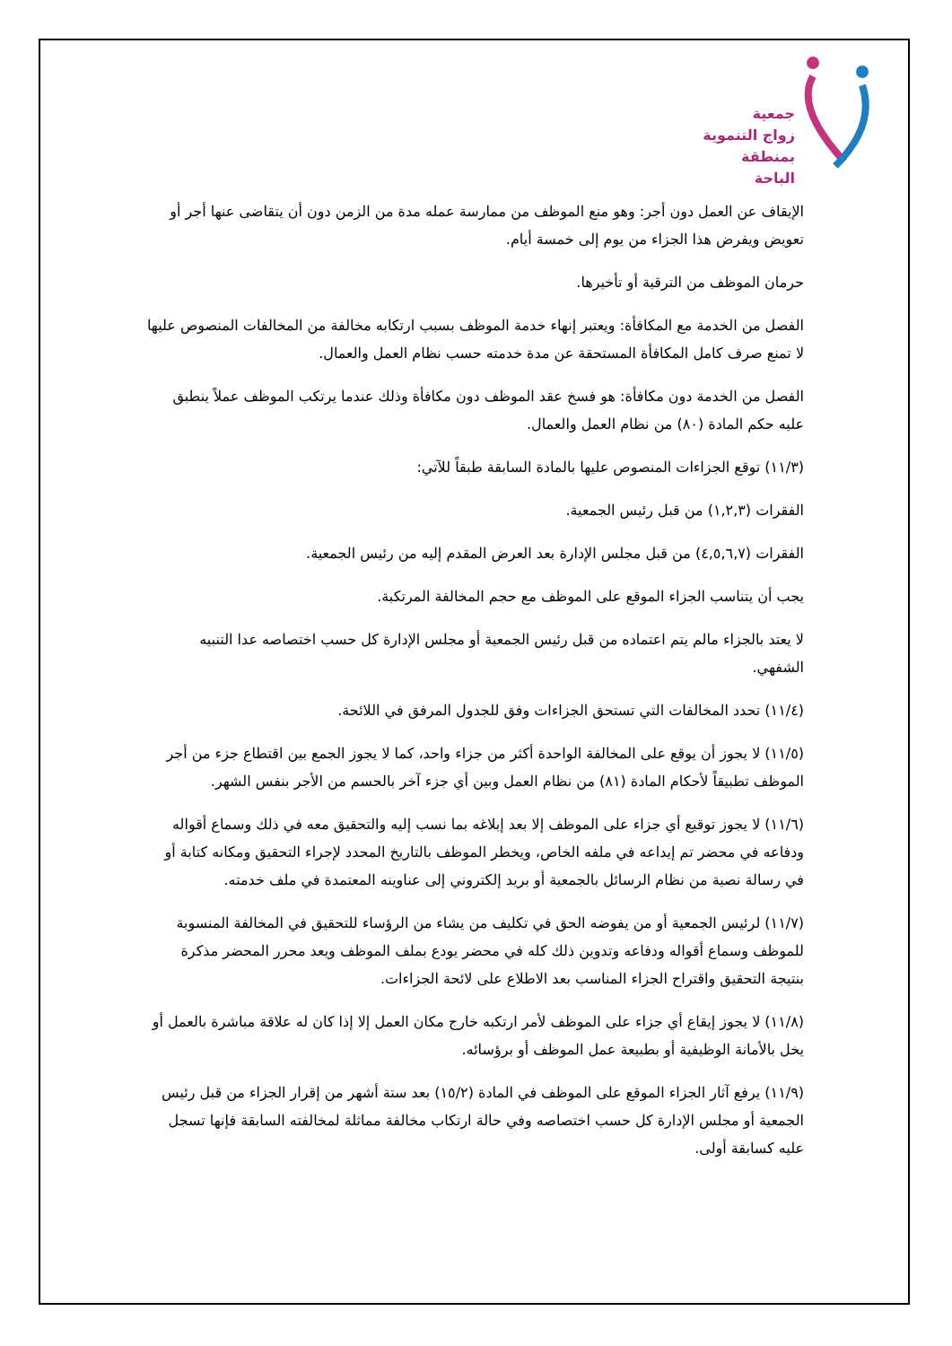جمعية
زواج التنموية
بمنطقة الباحة
الإيقاف عن العمل دون أجر: وهو منع الموظف من ممارسة عمله مدة من الزمن دون أن يتقاضى عنها أجر أو تعويض ويفرض هذا الجزاء من يوم إلى خمسة أيام.
حرمان الموظف من الترقية أو تأخيرها.
الفصل من الخدمة مع المكافأة: ويعتبر إنهاء خدمة الموظف بسبب ارتكابه مخالفة من المخالفات المنصوص عليها لا تمنع صرف كامل المكافأة المستحقة عن مدة خدمته حسب نظام العمل والعمال.
الفصل من الخدمة دون مكافأة: هو فسخ عقد الموظف دون مكافأة وذلك عندما يرتكب الموظف عملاً ينطبق عليه حكم المادة (٨٠) من نظام العمل والعمال.
(١١/٣) توقع الجزاءات المنصوص عليها بالمادة السابقة طبقاً للآتي:
الفقرات (١,٢,٣) من قبل رئيس الجمعية.
الفقرات (٤,٥,٦,٧) من قبل مجلس الإدارة بعد العرض المقدم إليه من رئيس الجمعية.
يجب أن يتناسب الجزاء الموقع على الموظف مع حجم المخالفة المرتكبة.
لا يعتد بالجزاء مالم يتم اعتماده من قبل رئيس الجمعية أو مجلس الإدارة كل حسب اختصاصه عدا التنبيه الشفهي.
(١١/٤) تحدد المخالفات التي تستحق الجزاءات وفق للجدول المرفق في اللائحة.
(١١/٥) لا يجوز أن يوقع على المخالفة الواحدة أكثر من جزاء واحد، كما لا يجوز الجمع بين اقتطاع جزء من أجر الموظف تطبيقاً لأحكام المادة (٨١) من نظام العمل وبين أي جزء آخر بالحسم من الأجر بنفس الشهر.
(١١/٦) لا يجوز توقيع أي جزاء على الموظف إلا بعد إبلاغه بما نسب إليه والتحقيق معه في ذلك وسماع أقواله ودفاعه في محضر تم إيداعه في ملفه الخاص، ويخطر الموظف بالتاريخ المحدد لإجراء التحقيق ومكانه كتابة أو في رسالة نصية من نظام الرسائل بالجمعية أو بريد إلكتروني إلى عناوينه المعتمدة في ملف خدمته.
(١١/٧) لرئيس الجمعية أو من يفوضه الحق في تكليف من يشاء من الرؤساء للتحقيق في المخالفة المنسوبة للموظف وسماع أقواله ودفاعه وتدوين ذلك كله في محضر يودع بملف الموظف ويعد محرر المحضر مذكرة بنتيجة التحقيق واقتراح الجزاء المناسب بعد الاطلاع على لائحة الجزاءات.
(١١/٨) لا يجوز إيقاع أي جزاء على الموظف لأمر ارتكبه خارج مكان العمل إلا إذا كان له علاقة مباشرة بالعمل أو يخل بالأمانة الوظيفية أو بطبيعة عمل الموظف أو برؤسائه.
(١١/٩) يرفع آثار الجزاء الموقع على الموظف في المادة (١٥/٢) بعد ستة أشهر من إقرار الجزاء من قبل رئيس الجمعية أو مجلس الإدارة كل حسب اختصاصه وفي حالة ارتكاب مخالفة مماثلة لمخالفته السابقة فإنها تسجل عليه كسابقة أولى.